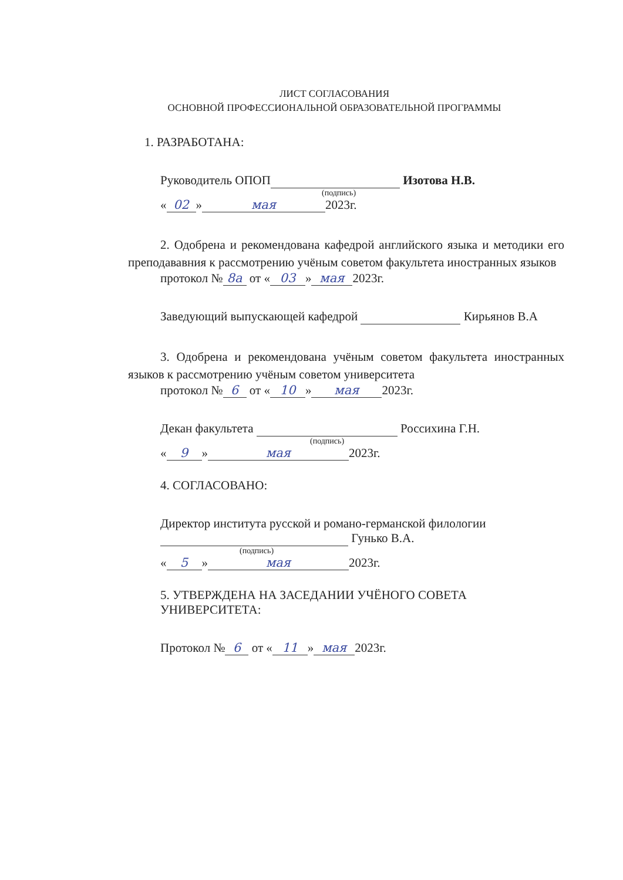ЛИСТ СОГЛАСОВАНИЯ
ОСНОВНОЙ ПРОФЕССИОНАЛЬНОЙ ОБРАЗОВАТЕЛЬНОЙ ПРОГРАММЫ
1. РАЗРАБОТАНА:
Руководитель ОПОП Изотова Н.В.
(подпись)
« 02 » мая 2023г.
2. Одобрена и рекомендована кафедрой английского языка и методики его преподававния к рассмотрению учёным советом факультета иностранных языков
протокол № 8а от « 03 » мая 2023г.
Заведующий выпускающей кафедрой Кирьянов В.А
3. Одобрена и рекомендована учёным советом факультета иностранных языков к рассмотрению учёным советом университета
протокол № 6 от « 10 » мая 2023г.
Декан факультета Россихина Г.Н.
(подпись)
« 9 » мая 2023г.
4. СОГЛАСОВАНО:
Директор института русской и романо-германской филологии
Гунько В.А.
(подпись)
« 5 » мая 2023г.
5. УТВЕРЖДЕНА НА ЗАСЕДАНИИ УЧЁНОГО СОВЕТА УНИВЕРСИТЕТА:
Протокол № 6 от « 11 » мая 2023г.